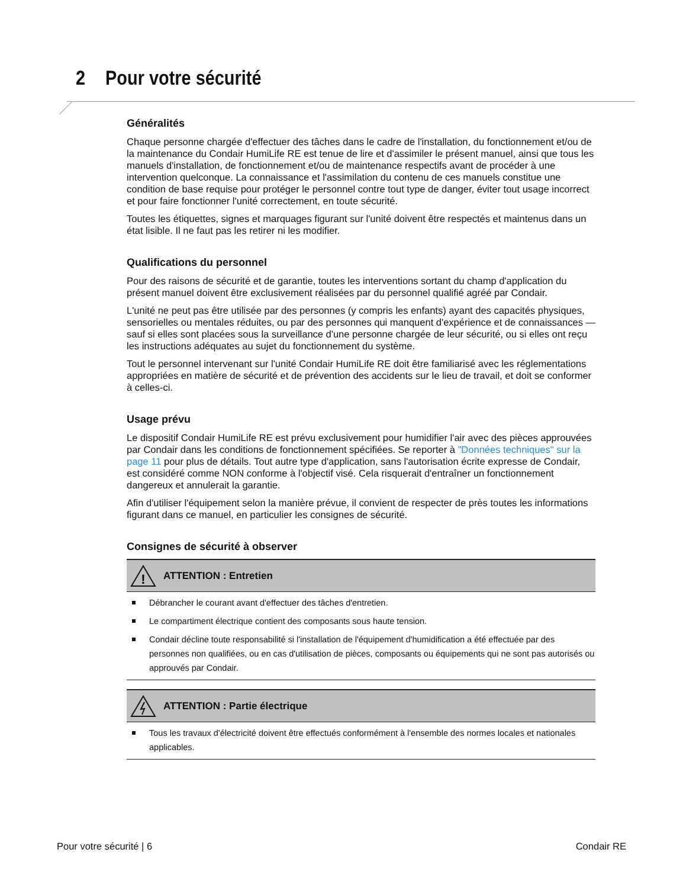2 Pour votre sécurité
Généralités
Chaque personne chargée d'effectuer des tâches dans le cadre de l'installation, du fonctionnement et/ou de la maintenance du Condair HumiLife RE est tenue de lire et d'assimiler le présent manuel, ainsi que tous les manuels d'installation, de fonctionnement et/ou de maintenance respectifs avant de procéder à une intervention quelconque. La connaissance et l'assimilation du contenu de ces manuels constitue une condition de base requise pour protéger le personnel contre tout type de danger, éviter tout usage incorrect et pour faire fonctionner l'unité correctement, en toute sécurité.
Toutes les étiquettes, signes et marquages figurant sur l'unité doivent être respectés et maintenus dans un état lisible. Il ne faut pas les retirer ni les modifier.
Qualifications du personnel
Pour des raisons de sécurité et de garantie, toutes les interventions sortant du champ d'application du présent manuel doivent être exclusivement réalisées par du personnel qualifié agréé par Condair.
L'unité ne peut pas être utilisée par des personnes (y compris les enfants) ayant des capacités physiques, sensorielles ou mentales réduites, ou par des personnes qui manquent d'expérience et de connaissances — sauf si elles sont placées sous la surveillance d'une personne chargée de leur sécurité, ou si elles ont reçu les instructions adéquates au sujet du fonctionnement du système.
Tout le personnel intervenant sur l'unité Condair HumiLife RE doit être familiarisé avec les réglementations appropriées en matière de sécurité et de prévention des accidents sur le lieu de travail, et doit se conformer à celles-ci.
Usage prévu
Le dispositif Condair HumiLife RE est prévu exclusivement pour humidifier l'air avec des pièces approuvées par Condair dans les conditions de fonctionnement spécifiées. Se reporter à "Données techniques" sur la page 11 pour plus de détails. Tout autre type d'application, sans l'autorisation écrite expresse de Condair, est considéré comme NON conforme à l'objectif visé. Cela risquerait d'entraîner un fonctionnement dangereux et annulerait la garantie.
Afin d'utiliser l'équipement selon la manière prévue, il convient de respecter de près toutes les informations figurant dans ce manuel, en particulier les consignes de sécurité.
Consignes de sécurité à observer
!
ATTENTION : Entretien
Débrancher le courant avant d'effectuer des tâches d'entretien.
Le compartiment électrique contient des composants sous haute tension.
Condair décline toute responsabilité si l'installation de l'équipement d'humidification a été effectuée par des personnes non qualifiées, ou en cas d'utilisation de pièces, composants ou équipements qui ne sont pas autorisés ou approuvés par Condair.
ATTENTION : Partie électrique
Tous les travaux d'électricité doivent être effectués conformément à l'ensemble des normes locales et nationales applicables.
Pour votre sécurité | 6 Condair RE